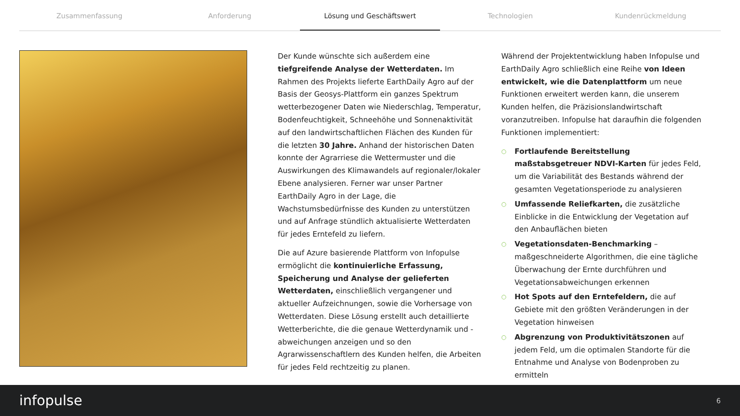Zusammenfassung Anforderung Lösung und Geschäftswert Technologien Kundenrückmeldung
Der Kunde wünschte sich außerdem eine tiefgreifende Analyse der Wetterdaten. Im Rahmen des Projekts lieferte EarthDaily Agro auf der Basis der Geosys-Plattform ein ganzes Spektrum wetterbezogener Daten wie Niederschlag, Temperatur, Bodenfeuchtigkeit, Schneehöhe und Sonnenaktivität auf den landwirtschaftlichen Flächen des Kunden für die letzten 30 Jahre. Anhand der historischen Daten konnte der Agrarriese die Wettermuster und die Auswirkungen des Klimawandels auf regionaler/lokaler Ebene analysieren. Ferner war unser Partner EarthDaily Agro in der Lage, die Wachstumsbedürfnisse des Kunden zu unterstützen und auf Anfrage stündlich aktualisierte Wetterdaten für jedes Erntefeld zu liefern.
Die auf Azure basierende Plattform von Infopulse ermöglicht die kontinuierliche Erfassung, Speicherung und Analyse der gelieferten Wetterdaten, einschließlich vergangener und aktueller Aufzeichnungen, sowie die Vorhersage von Wetterdaten. Diese Lösung erstellt auch detaillierte Wetterberichte, die die genaue Wetterdynamik und -abweichungen anzeigen und so den Agrarwissenschaftlern des Kunden helfen, die Arbeiten für jedes Feld rechtzeitig zu planen.
Während der Projektentwicklung haben Infopulse und EarthDaily Agro schließlich eine Reihe von Ideen entwickelt, wie die Datenplattform um neue Funktionen erweitert werden kann, die unserem Kunden helfen, die Präzisionslandwirtschaft voranzutreiben. Infopulse hat daraufhin die folgenden Funktionen implementiert:
○ Fortlaufende Bereitstellung maßstabsgetreuer NDVI-Karten für jedes Feld, um die Variabilität des Bestands während der gesamten Vegetationsperiode zu analysieren
○ Umfassende Reliefkarten, die zusätzliche Einblicke in die Entwicklung der Vegetation auf den Anbauflächen bieten
○ Vegetationsdaten-Benchmarking – maßgeschneiderte Algorithmen, die eine tägliche Überwachung der Ernte durchführen und Vegetationsabweichungen erkennen
○ Hot Spots auf den Erntefeldern, die auf Gebiete mit den größten Veränderungen in der Vegetation hinweisen
○ Abgrenzung von Produktivitätszonen auf jedem Feld, um die optimalen Standorte für die Entnahme und Analyse von Bodenproben zu ermitteln
infopulse
6